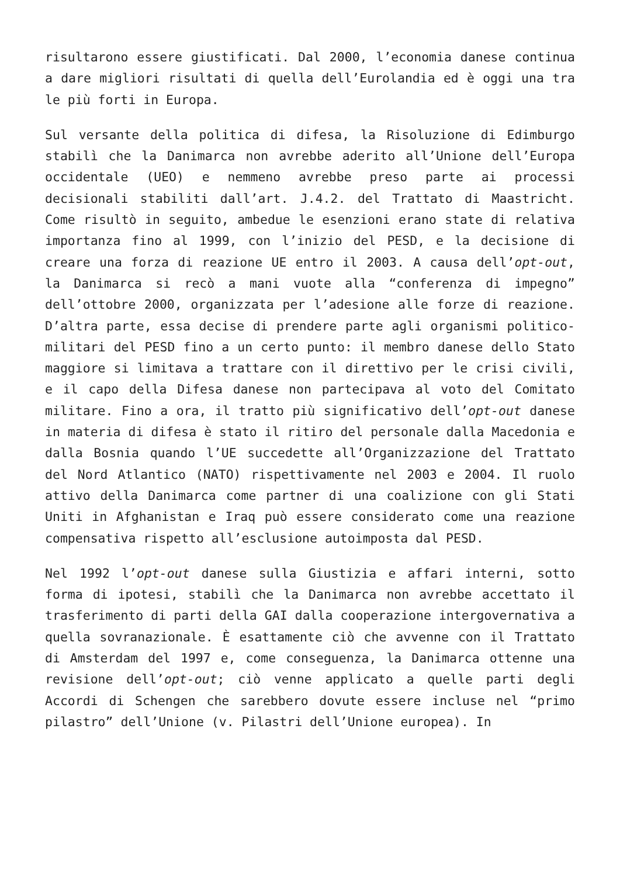risultarono essere giustificati. Dal 2000, l’economia danese continua a dare migliori risultati di quella dell’Eurolandia ed è oggi una tra le più forti in Europa.
Sul versante della politica di difesa, la Risoluzione di Edimburgo stabilì che la Danimarca non avrebbe aderito all’Unione dell’Europa occidentale (UEO) e nemmeno avrebbe preso parte ai processi decisionali stabiliti dall’art. J.4.2. del Trattato di Maastricht. Come risultò in seguito, ambedue le esenzioni erano state di relativa importanza fino al 1999, con l’inizio del PESD, e la decisione di creare una forza di reazione UE entro il 2003. A causa dell’opt-out, la Danimarca si recò a mani vuote alla “conferenza di impegno” dell’ottobre 2000, organizzata per l’adesione alle forze di reazione. D’altra parte, essa decise di prendere parte agli organismi politico-militari del PESD fino a un certo punto: il membro danese dello Stato maggiore si limitava a trattare con il direttivo per le crisi civili, e il capo della Difesa danese non partecipava al voto del Comitato militare. Fino a ora, il tratto più significativo dell’opt-out danese in materia di difesa è stato il ritiro del personale dalla Macedonia e dalla Bosnia quando l’UE succedette all’Organizzazione del Trattato del Nord Atlantico (NATO) rispettivamente nel 2003 e 2004. Il ruolo attivo della Danimarca come partner di una coalizione con gli Stati Uniti in Afghanistan e Iraq può essere considerato come una reazione compensativa rispetto all’esclusione autoimposta dal PESD.
Nel 1992 l’opt-out danese sulla Giustizia e affari interni, sotto forma di ipotesi, stabilì che la Danimarca non avrebbe accettato il trasferimento di parti della GAI dalla cooperazione intergovernativa a quella sovranazionale. È esattamente ciò che avvenne con il Trattato di Amsterdam del 1997 e, come conseguenza, la Danimarca ottenne una revisione dell’opt-out; ciò venne applicato a quelle parti degli Accordi di Schengen che sarebbero dovute essere incluse nel “primo pilastro” dell’Unione (v. Pilastri dell’Unione europea). In